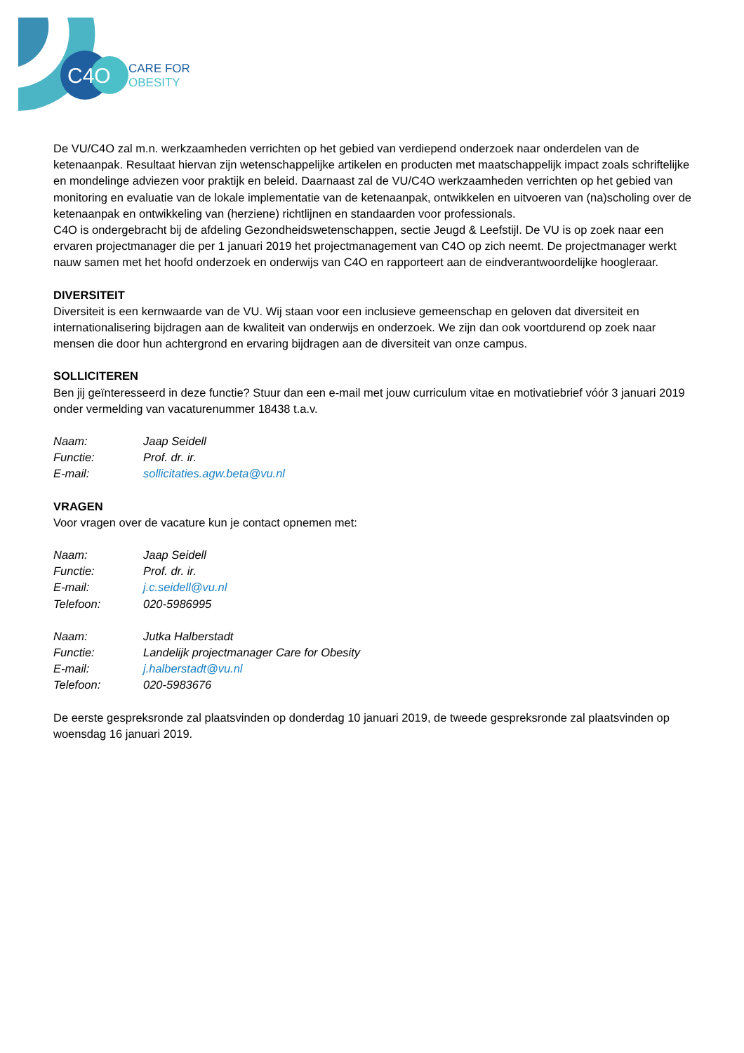C4O
CARE FOR
OBESITY
De VU/C4O zal m.n. werkzaamheden verrichten op het gebied van verdiepend onderzoek naar onderdelen van de ketenaanpak. Resultaat hiervan zijn wetenschappelijke artikelen en producten met maatschappelijk impact zoals schriftelijke en mondelinge adviezen voor praktijk en beleid. Daarnaast zal de VU/C4O werkzaamheden verrichten op het gebied van monitoring en evaluatie van de lokale implementatie van de ketenaanpak, ontwikkelen en uitvoeren van (na)scholing over de ketenaanpak en ontwikkeling van (herziene) richtlijnen en standaarden voor professionals.
C4O is ondergebracht bij de afdeling Gezondheidswetenschappen, sectie Jeugd & Leefstijl. De VU is op zoek naar een ervaren projectmanager die per 1 januari 2019 het projectmanagement van C4O op zich neemt. De projectmanager werkt nauw samen met het hoofd onderzoek en onderwijs van C4O en rapporteert aan de eindverantwoordelijke hoogleraar.
DIVERSITEIT
Diversiteit is een kernwaarde van de VU. Wij staan voor een inclusieve gemeenschap en geloven dat diversiteit en internationalisering bijdragen aan de kwaliteit van onderwijs en onderzoek. We zijn dan ook voortdurend op zoek naar mensen die door hun achtergrond en ervaring bijdragen aan de diversiteit van onze campus.
SOLLICITEREN
Ben jij geïnteresseerd in deze functie? Stuur dan een e-mail met jouw curriculum vitae en motivatiebrief vóór 3 januari 2019 onder vermelding van vacaturenummer 18438 t.a.v.
Naam: Jaap Seidell
Functie: Prof. dr. ir.
E-mail: sollicitaties.agw.beta@vu.nl
VRAGEN
Voor vragen over de vacature kun je contact opnemen met:
Naam: Jaap Seidell
Functie: Prof. dr. ir.
E-mail: j.c.seidell@vu.nl
Telefoon: 020-5986995
Naam: Jutka Halberstadt
Functie: Landelijk projectmanager Care for Obesity
E-mail: j.halberstadt@vu.nl
Telefoon: 020-5983676
De eerste gespreksronde zal plaatsvinden op donderdag 10 januari 2019, de tweede gespreksronde zal plaatsvinden op woensdag 16 januari 2019.